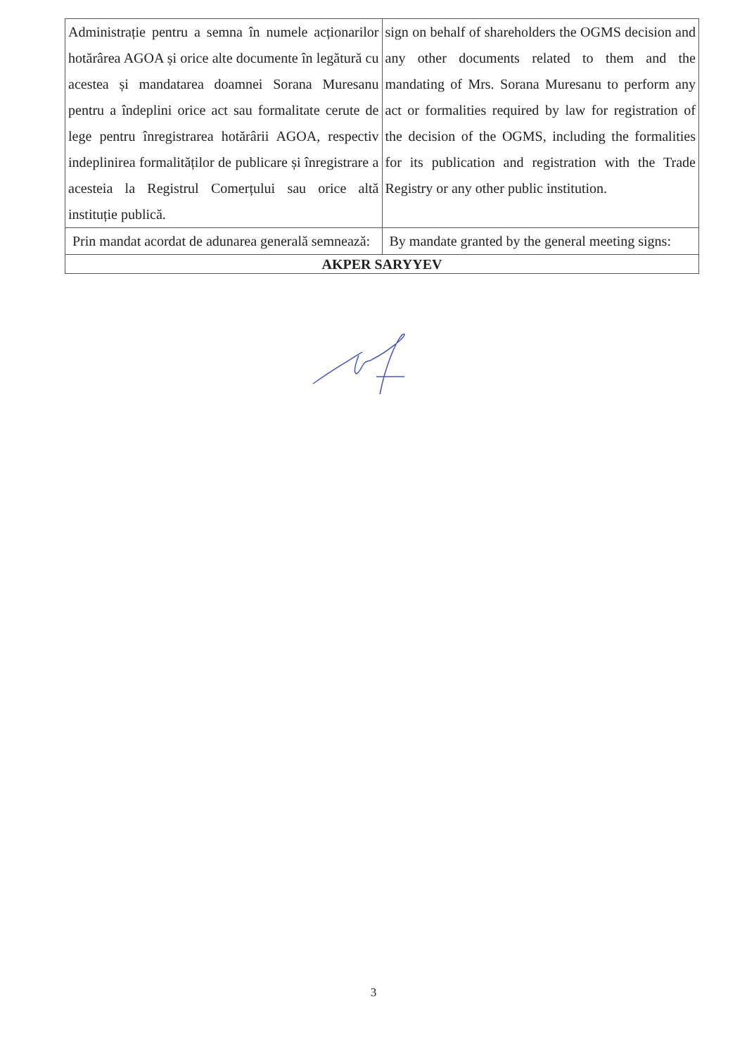| Administrație pentru a semna în numele acționarilor hotărârea AGOA și orice alte documente în legătură cu acestea și mandatarea doamnei Sorana Muresanu pentru a îndeplini orice act sau formalitate cerute de lege pentru înregistrarea hotărârii AGOA, respectiv indeplinirea formalităților de publicare și înregistrare a acesteia la Registrul Comerțului sau orice altă instituție publică. | sign on behalf of shareholders the OGMS decision and any other documents related to them and the mandating of Mrs. Sorana Muresanu to perform any act or formalities required by law for registration of the decision of the OGMS, including the formalities for its publication and registration with the Trade Registry or any other public institution. |
| Prin mandat acordat de adunarea generală semnează: | By mandate granted by the general meeting signs: |
| AKPER SARYYEV | |
3